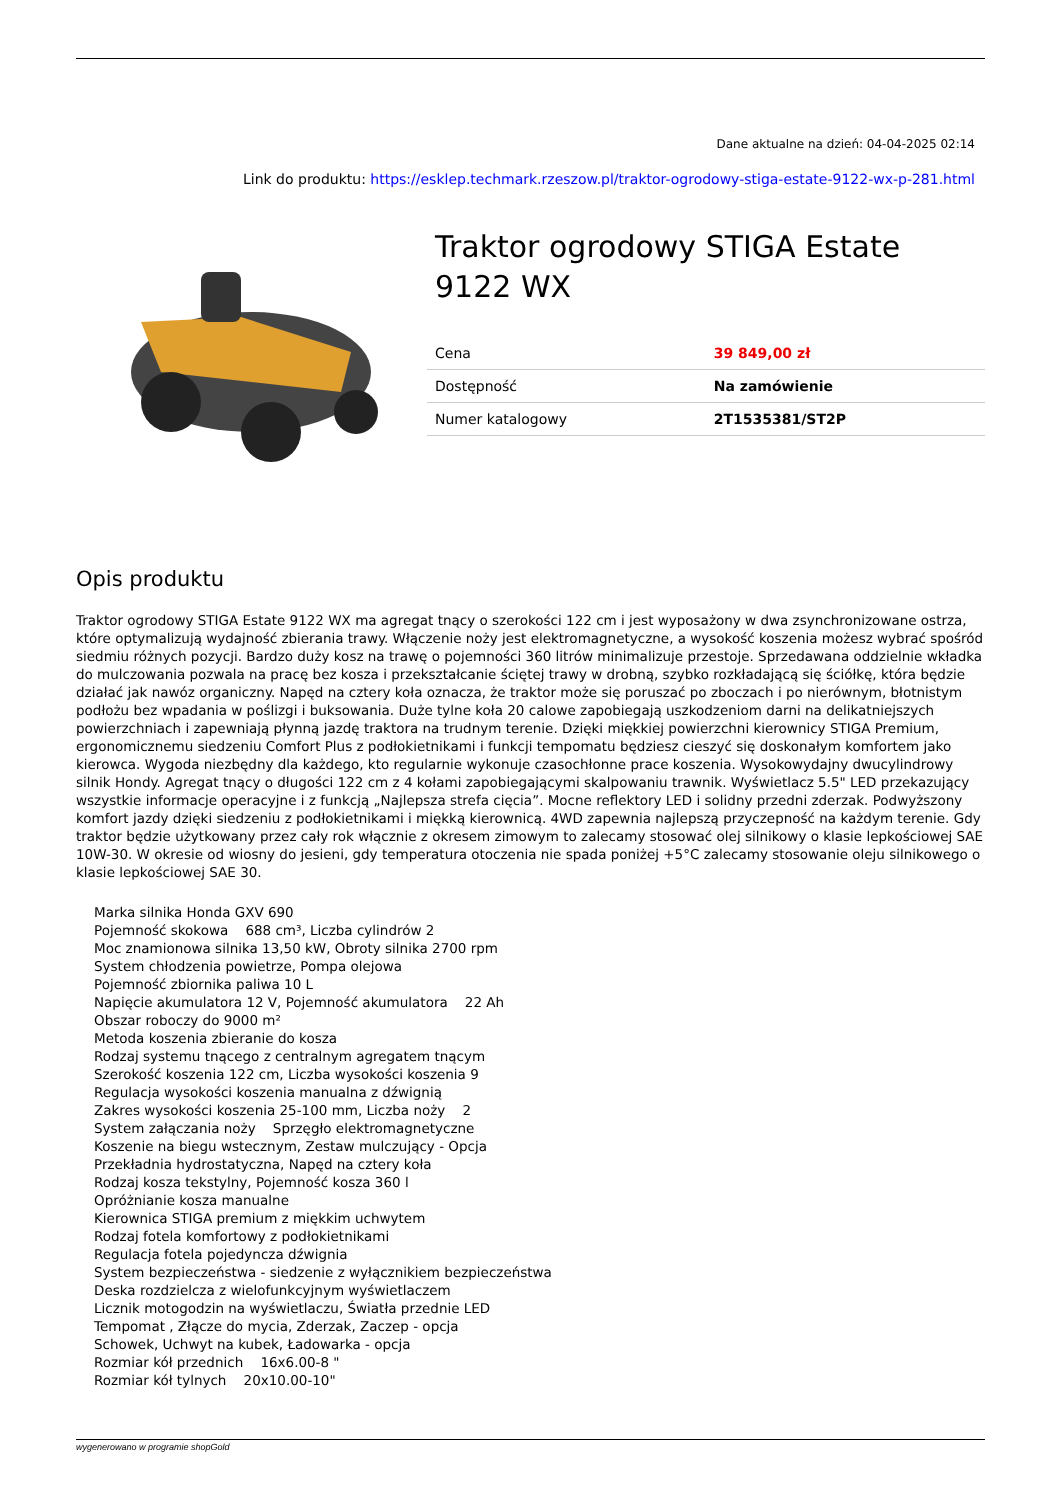Dane aktualne na dzień: 04-04-2025 02:14
Link do produktu: https://esklep.techmark.rzeszow.pl/traktor-ogrodowy-stiga-estate-9122-wx-p-281.html
Traktor ogrodowy STIGA Estate 9122 WX
| Cena | 39 849,00 zł |
| Dostępność | Na zamówienie |
| Numer katalogowy | 2T1535381/ST2P |
Opis produktu
Traktor ogrodowy STIGA Estate 9122 WX ma agregat tnący o szerokości 122 cm i jest wyposażony w dwa zsynchronizowane ostrza, które optymalizują wydajność zbierania trawy. Włączenie noży jest elektromagnetyczne, a wysokość koszenia możesz wybrać spośród siedmiu różnych pozycji. Bardzo duży kosz na trawę o pojemności 360 litrów minimalizuje przestoje. Sprzedawana oddzielnie wkładka do mulczowania pozwala na pracę bez kosza i przekształcanie ściętej trawy w drobną, szybko rozkładającą się ściółkę, która będzie działać jak nawóz organiczny. Napęd na cztery koła oznacza, że traktor może się poruszać po zboczach i po nierównym, błotnistym podłożu bez wpadania w poślizgi i buksowania. Duże tylne koła 20 calowe zapobiegają uszkodzeniom darni na delikatniejszych powierzchniach i zapewniają płynną jazdę traktora na trudnym terenie. Dzięki miękkiej powierzchni kierownicy STIGA Premium, ergonomicznemu siedzeniu Comfort Plus z podłokietnikami i funkcji tempomatu będziesz cieszyć się doskonałym komfortem jako kierowca. Wygoda niezbędny dla każdego, kto regularnie wykonuje czasochłonne prace koszenia. Wysokowydajny dwucylindrowy silnik Hondy. Agregat tnący o długości 122 cm z 4 kołami zapobiegającymi skalpowaniu trawnik. Wyświetlacz 5.5" LED przekazujący wszystkie informacje operacyjne i z funkcją „Najlepsza strefa cięcia”. Mocne reflektory LED i solidny przedni zderzak. Podwyższony komfort jazdy dzięki siedzeniu z podłokietnikami i miękką kierownicą. 4WD zapewnia najlepszą przyczepność na każdym terenie. Gdy traktor będzie użytkowany przez cały rok włącznie z okresem zimowym to zalecamy stosować olej silnikowy o klasie lepkościowej SAE 10W-30. W okresie od wiosny do jesieni, gdy temperatura otoczenia nie spada poniżej +5°C zalecamy stosowanie oleju silnikowego o klasie lepkościowej SAE 30.
Marka silnika Honda GXV 690
Pojemność skokowa 688 cm³, Liczba cylindrów 2
Moc znamionowa silnika 13,50 kW, Obroty silnika 2700 rpm
System chłodzenia powietrze, Pompa olejowa
Pojemność zbiornika paliwa 10 L
Napięcie akumulatora 12 V, Pojemność akumulatora 22 Ah
Obszar roboczy do 9000 m²
Metoda koszenia zbieranie do kosza
Rodzaj systemu tnącego z centralnym agregatem tnącym
Szerokość koszenia 122 cm, Liczba wysokości koszenia 9
Regulacja wysokości koszenia manualna z dźwignią
Zakres wysokości koszenia 25-100 mm, Liczba noży 2
System załączania noży Sprzęgło elektromagnetyczne
Koszenie na biegu wstecznym, Zestaw mulczujący - Opcja
Przekładnia hydrostatyczna, Napęd na cztery koła
Rodzaj kosza tekstylny, Pojemność kosza 360 l
Opróżnianie kosza manualne
Kierownica STIGA premium z miękkim uchwytem
Rodzaj fotela komfortowy z podłokietnikami
Regulacja fotela pojedyncza dźwignia
System bezpieczeństwa - siedzenie z wyłącznikiem bezpieczeństwa
Deska rozdzielcza z wielofunkcyjnym wyświetlaczem
Licznik motogodzin na wyświetlaczu, Światła przednie LED
Tempomat , Złącze do mycia, Zderzak, Zaczep - opcja
Schowek, Uchwyt na kubek, Ładowarka - opcja
Rozmiar kół przednich 16x6.00-8 "
Rozmiar kół tylnych 20x10.00-10"
wygenerowano w programie shopGold